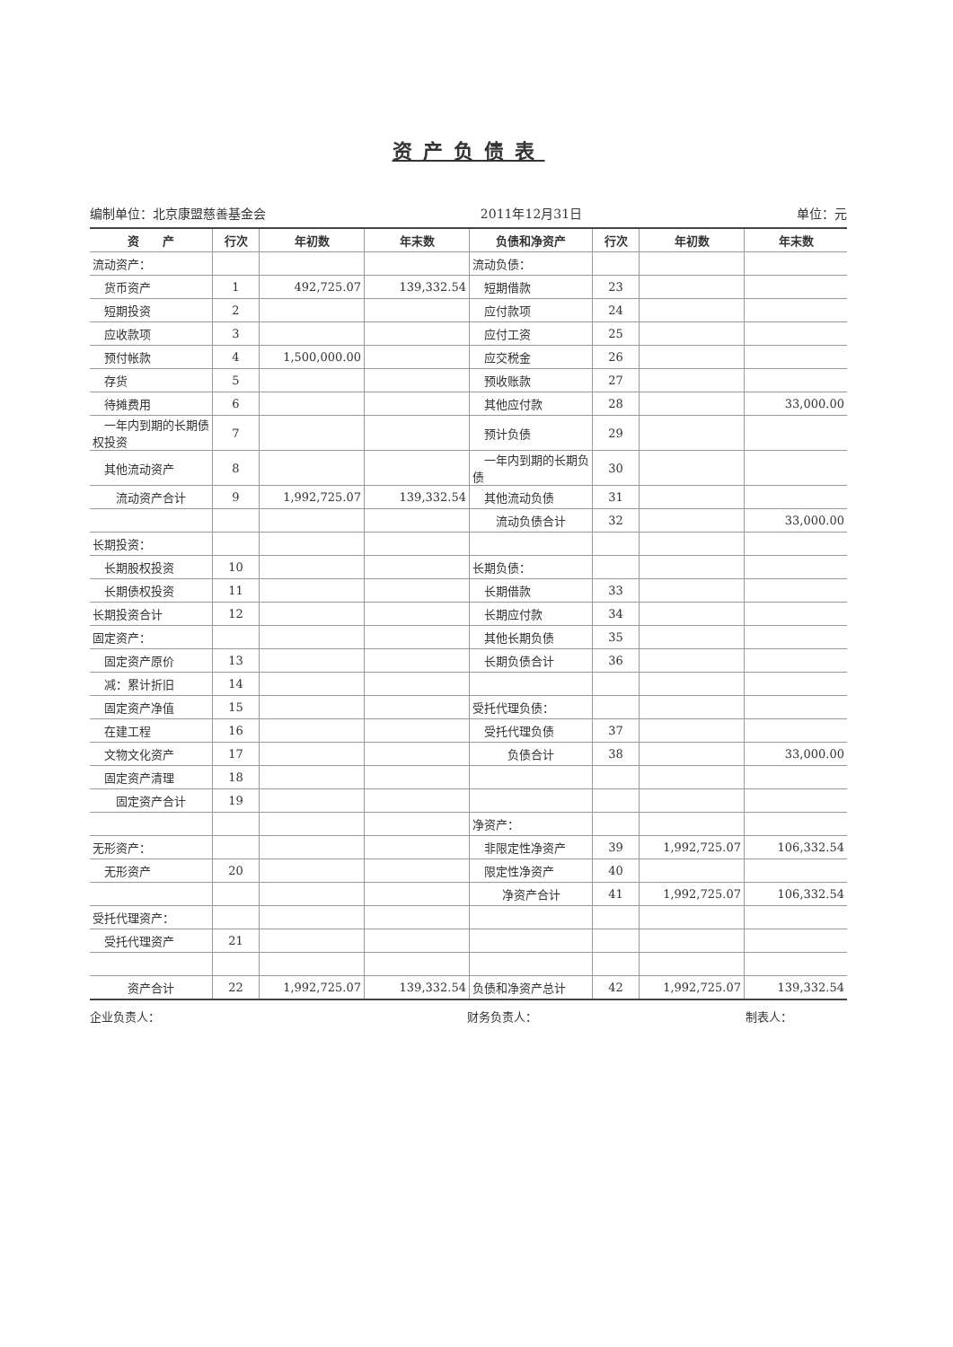资产负债表
编制单位：北京康盟慈善基金会 2011年12月31日 单位：元
| 资 产 | 行次 | 年初数 | 年末数 | 负债和净资产 | 行次 | 年初数 | 年末数 |
| --- | --- | --- | --- | --- | --- | --- | --- |
| 流动资产： | | | | 流动负债： | | | |
| 货币资产 | 1 | 492,725.07 | 139,332.54 | 短期借款 | 23 | | |
| 短期投资 | 2 | | | 应付款项 | 24 | | |
| 应收款项 | 3 | | | 应付工资 | 25 | | |
| 预付帐款 | 4 | 1,500,000.00 | | 应交税金 | 26 | | |
| 存货 | 5 | | | 预收账款 | 27 | | |
| 待摊费用 | 6 | | | 其他应付款 | 28 | | 33,000.00 |
| 一年内到期的长期债权投资 | 7 | | | 预计负债 | 29 | | |
| 其他流动资产 | 8 | | | 一年内到期的长期负债 | 30 | | |
| 流动资产合计 | 9 | 1,992,725.07 | 139,332.54 | 其他流动负债 | 31 | | |
| | | | | 流动负债合计 | 32 | | 33,000.00 |
| 长期投资： | | | | | | | |
| 长期股权投资 | 10 | | | 长期负债： | | | |
| 长期债权投资 | 11 | | | 长期借款 | 33 | | |
| 长期投资合计 | 12 | | | 长期应付款 | 34 | | |
| 固定资产： | | | | 其他长期负债 | 35 | | |
| 固定资产原价 | 13 | | | 长期负债合计 | 36 | | |
| 减：累计折旧 | 14 | | | | | | |
| 固定资产净值 | 15 | | | 受托代理负债： | | | |
| 在建工程 | 16 | | | 受托代理负债 | 37 | | |
| 文物文化资产 | 17 | | | 负债合计 | 38 | | 33,000.00 |
| 固定资产清理 | 18 | | | | | | |
| 固定资产合计 | 19 | | | | | | |
| | | | | 净资产： | | | |
| 无形资产： | | | | 非限定性净资产 | 39 | 1,992,725.07 | 106,332.54 |
| 无形资产 | 20 | | | 限定性净资产 | 40 | | |
| | | | | 净资产合计 | 41 | 1,992,725.07 | 106,332.54 |
| 受托代理资产： | | | | | | | |
| 受托代理资产 | 21 | | | | | | |
| 资产合计 | 22 | 1,992,725.07 | 139,332.54 | 负债和净资产总计 | 42 | 1,992,725.07 | 139,332.54 |
企业负责人： 财务负责人： 制表人：